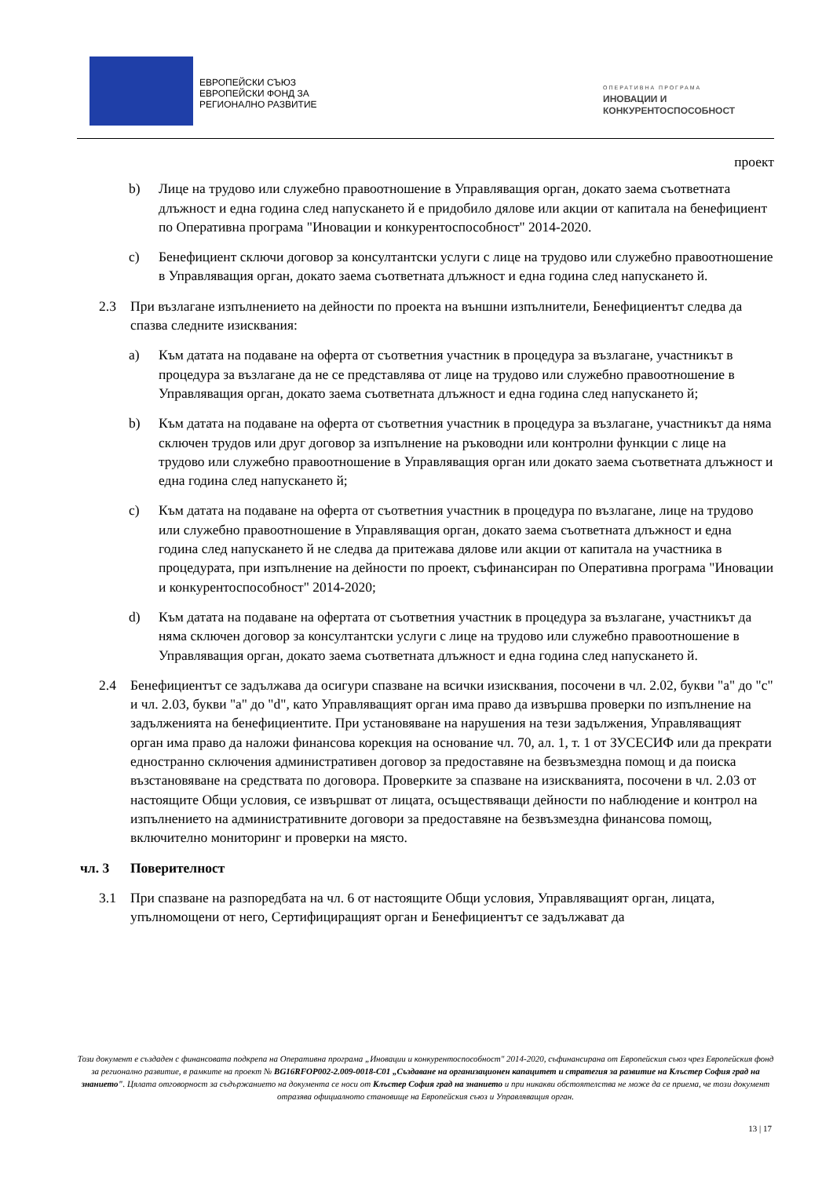ЕВРОПЕЙСКИ СЪЮЗ
ЕВРОПЕЙСКИ ФОНД ЗА
РЕГИОНАЛНО РАЗВИТИЕ
ОПЕРАТИВНА ПРОГРАМА
ИНОВАЦИИ И
КОНКУРЕНТОСПОСОБНОСТ
проект
b) Лице на трудово или служебно правоотношение в Управляващия орган, докато заема съответната длъжност и една година след напускането й е придобило дялове или акции от капитала на бенефициент по Оперативна програма "Иновации и конкурентоспособност" 2014-2020.
c) Бенефициент сключи договор за консултантски услуги с лице на трудово или служебно правоотношение в Управляващия орган, докато заема съответната длъжност и една година след напускането й.
2.3 При възлагане изпълнението на дейности по проекта на външни изпълнители, Бенефициентът следва да спазва следните изисквания:
a) Към датата на подаване на оферта от съответния участник в процедура за възлагане, участникът в процедура за възлагане да не се представлява от лице на трудово или служебно правоотношение в Управляващия орган, докато заема съответната длъжност и една година след напускането й;
b) Към датата на подаване на оферта от съответния участник в процедура за възлагане, участникът да няма сключен трудов или друг договор за изпълнение на ръководни или контролни функции с лице на трудово или служебно правоотношение в Управляващия орган или докато заема съответната длъжност и една година след напускането й;
c) Към датата на подаване на оферта от съответния участник в процедура по възлагане, лице на трудово или служебно правоотношение в Управляващия орган, докато заема съответната длъжност и една година след напускането й не следва да притежава дялове или акции от капитала на участника в процедурата, при изпълнение на дейности по проект, съфинансиран по Оперативна програма "Иновации и конкурентоспособност" 2014-2020;
d) Към датата на подаване на офертата от съответния участник в процедура за възлагане, участникът да няма сключен договор за консултантски услуги с лице на трудово или служебно правоотношение в Управляващия орган, докато заема съответната длъжност и една година след напускането й.
2.4 Бенефициентът се задължава да осигури спазване на всички изисквания, посочени в чл. 2.02, букви "а" до "с" и чл. 2.03, букви "а" до "d", като Управляващият орган има право да извършва проверки по изпълнение на задълженията на бенефициентите. При установяване на нарушения на тези задължения, Управляващият орган има право да наложи финансова корекция на основание чл. 70, ал. 1, т. 1 от ЗУСЕСИФ или да прекрати едностранно сключения административен договор за предоставяне на безвъзмездна помощ и да поиска възстановяване на средствата по договора. Проверките за спазване на изискванията, посочени в чл. 2.03 от настоящите Общи условия, се извършват от лицата, осъществяващи дейности по наблюдение и контрол на изпълнението на административните договори за предоставяне на безвъзмездна финансова помощ, включително мониторинг и проверки на място.
чл. 3 Поверителност
3.1 При спазване на разпоредбата на чл. 6 от настоящите Общи условия, Управляващият орган, лицата, упълномощени от него, Сертифициращият орган и Бенефициентът се задължават да
Този документ е създаден с финансовата подкрепа на Оперативна програма „Иновации и конкурентоспособност" 2014-2020, съфинансирана от Европейския съюз чрез Европейския фонд за регионално развитие, в рамките на проект № BG16RFOP002-2.009-0018-C01 „Създаване на организационен капацитет и стратегия за развитие на Клъстер София град на знанието". Цялата отговорност за съдържанието на документа се носи от Клъстер София град на знанието и при никакви обстоятелства не може да се приема, че този документ отразява официалното становище на Европейския съюз и Управляващия орган.
13 | 17